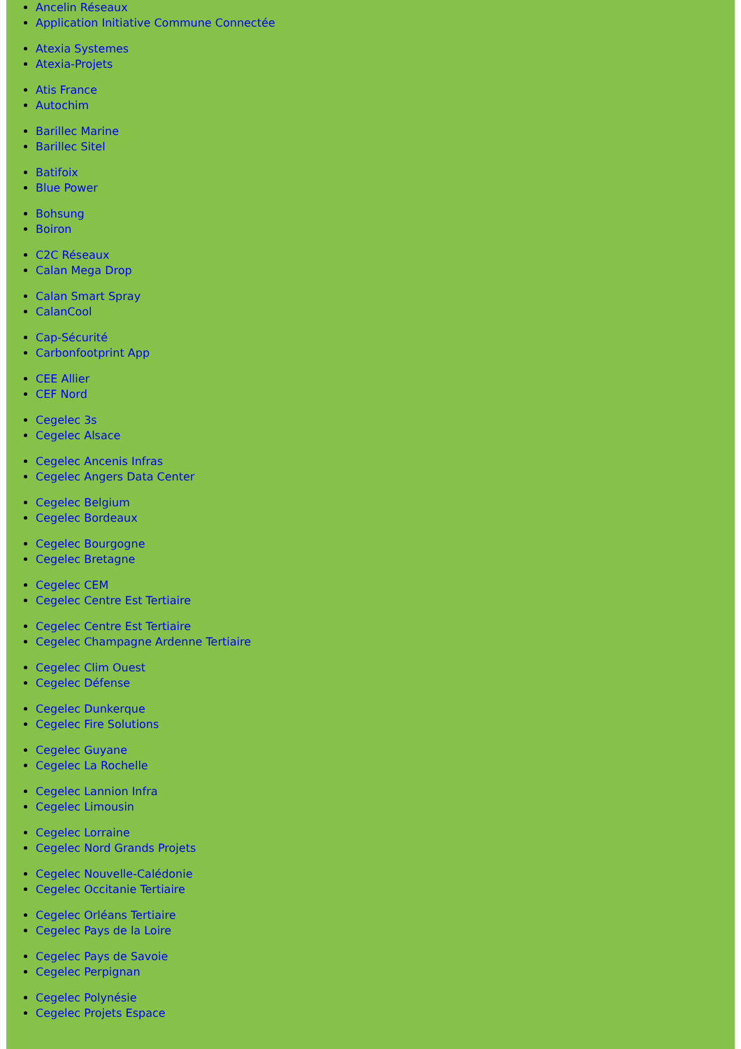Ancelin Réseaux
Application Initiative Commune Connectée
Atexia Systemes
Atexia-Projets
Atis France
Autochim
Barillec Marine
Barillec Sitel
Batifoix
Blue Power
Bohsung
Boiron
C2C Réseaux
Calan Mega Drop
Calan Smart Spray
CalanCool
Cap-Sécurité
Carbonfootprint App
CEE Allier
CEF Nord
Cegelec 3s
Cegelec Alsace
Cegelec Ancenis Infras
Cegelec Angers Data Center
Cegelec Belgium
Cegelec Bordeaux
Cegelec Bourgogne
Cegelec Bretagne
Cegelec CEM
Cegelec Centre Est Tertiaire
Cegelec Centre Est Tertiaire
Cegelec Champagne Ardenne Tertiaire
Cegelec Clim Ouest
Cegelec Défense
Cegelec Dunkerque
Cegelec Fire Solutions
Cegelec Guyane
Cegelec La Rochelle
Cegelec Lannion Infra
Cegelec Limousin
Cegelec Lorraine
Cegelec Nord Grands Projets
Cegelec Nouvelle-Calédonie
Cegelec Occitanie Tertiaire
Cegelec Orléans Tertiaire
Cegelec Pays de la Loire
Cegelec Pays de Savoie
Cegelec Perpignan
Cegelec Polynésie
Cegelec Projets Espace